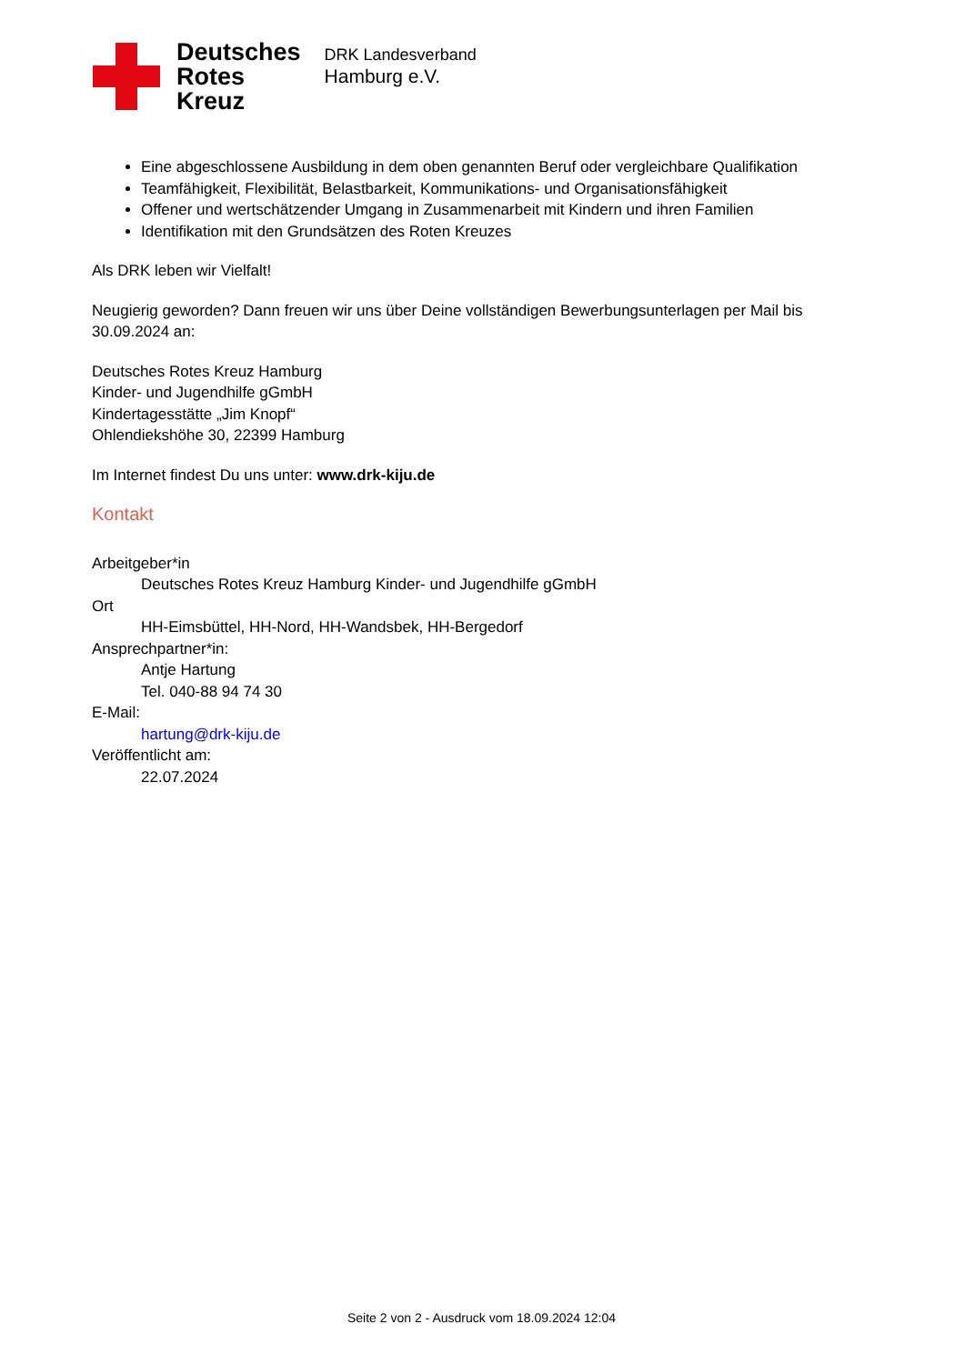Deutsches
Rotes
Kreuz
DRK Landesverband
Hamburg e.V.
Eine abgeschlossene Ausbildung in dem oben genannten Beruf oder vergleichbare Qualifikation
Teamfähigkeit, Flexibilität, Belastbarkeit, Kommunikations- und Organisationsfähigkeit
Offener und wertschätzender Umgang in Zusammenarbeit mit Kindern und ihren Familien
Identifikation mit den Grundsätzen des Roten Kreuzes
Als DRK leben wir Vielfalt!
Neugierig geworden? Dann freuen wir uns über Deine vollständigen Bewerbungsunterlagen per Mail bis 30.09.2024 an:
Deutsches Rotes Kreuz Hamburg
Kinder- und Jugendhilfe gGmbH
Kindertagesstätte „Jim Knopf“
Ohlendiekshöhe 30, 22399 Hamburg
Im Internet findest Du uns unter: www.drk-kiju.de
Kontakt
Arbeitgeber*in
Deutsches Rotes Kreuz Hamburg Kinder- und Jugendhilfe gGmbH
Ort
HH-Eimsbüttel, HH-Nord, HH-Wandsbek, HH-Bergedorf
Ansprechpartner*in:
Antje Hartung
Tel. 040-88 94 74 30
E-Mail:
hartung@drk-kiju.de
Veröffentlicht am:
22.07.2024
Seite 2 von 2 - Ausdruck vom 18.09.2024 12:04